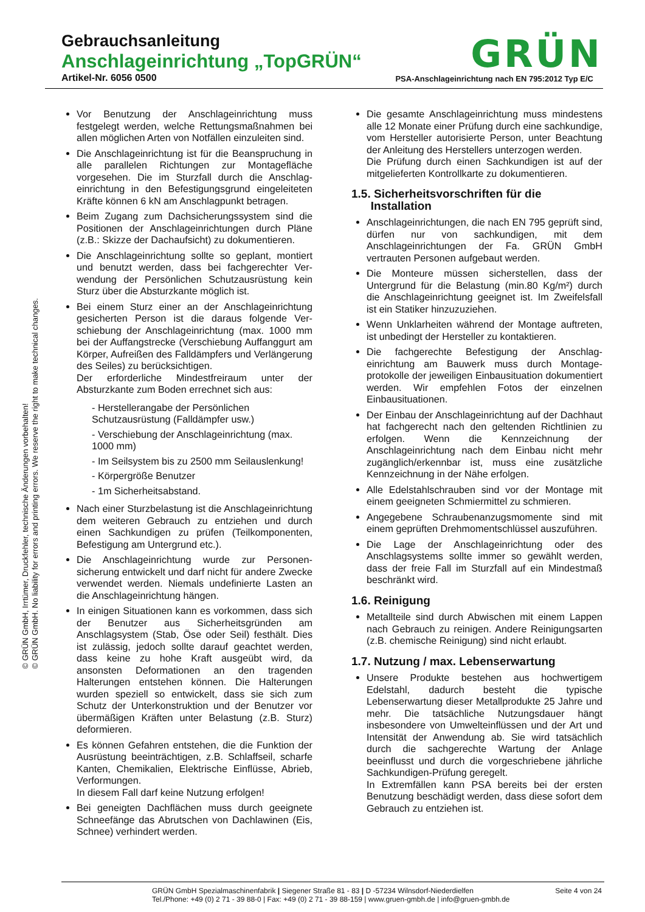Gebrauchsanleitung
Anschlageinrichtung „TopGRÜN“
Artikel-Nr. 6056 0500 PSA-Anschlageinrichtung nach EN 795:2012 Typ E/C
GRÜN
© GRÜN GmbH, Irrtümer, Druckfehler, technische Änderungen vorbehalten!
© GRÜN GmbH. No liability for errors and printing errors. We reserve the right to make technical changes.
Vor Benutzung der Anschlageinrichtung muss festgelegt werden, welche Rettungsmaßnahmen bei allen möglichen Arten von Notfällen einzuleiten sind.
Die Anschlageinrichtung ist für die Beanspruchung in alle parallelen Richtungen zur Montagefläche vorgesehen. Die im Sturzfall durch die Anschlag­einrichtung in den Befestigungsgrund eingeleiteten Kräfte können 6 kN am Anschlagpunkt betragen.
Beim Zugang zum Dachsicherungssystem sind die Positionen der Anschlageinrichtungen durch Pläne (z.B.: Skizze der Dachaufsicht) zu dokumentieren.
Die Anschlageinrichtung sollte so geplant, montiert und benutzt werden, dass bei fachgerechter Ver­wendung der Persönlichen Schutzausrüstung kein Sturz über die Absturzkante möglich ist.
Bei einem Sturz einer an der Anschlageinrichtung gesicherten Person ist die daraus folgende Ver­schiebung der Anschlageinrichtung (max. 1000 mm bei der Auffangstrecke (Verschiebung Auffanggurt am Körper, Aufreißen des Falldämpfers und Verlängerung des Seiles) zu berücksichtigen.
Der erforderliche Mindestfreiraum unter der Absturzkante zum Boden errechnet sich aus:
- Herstellerangabe der Persönlichen Schutzausrüstung (Falldämpfer usw.)
- Verschiebung der Anschlageinrichtung (max. 1000 mm)
- Im Seilsystem bis zu 2500 mm Seilauslenkung!
- Körpergröße Benutzer
- 1m Sicherheitsabstand.
Nach einer Sturzbelastung ist die Anschlag­einrichtung dem weiteren Gebrauch zu entziehen und durch einen Sachkundigen zu prüfen (Teil­komponenten, Befestigung am Untergrund etc.).
Die Anschlageinrichtung wurde zur Personen­sicherung entwickelt und darf nicht für andere Zwecke verwendet werden. Niemals undefinierte Lasten an die Anschlageinrichtung hängen.
In einigen Situationen kann es vorkommen, dass sich der Benutzer aus Sicherheitsgründen am Anschlagsystem (Stab, Öse oder Seil) festhält. Dies ist zulässig, jedoch sollte darauf geachtet werden, dass keine zu hohe Kraft ausgeübt wird, da ansonsten Deformationen an den tragenden Halterungen entstehen können. Die Halterungen wurden speziell so entwickelt, dass sie sich zum Schutz der Unterkonstruktion und der Benutzer vor übermäßigen Kräften unter Belastung (z.B. Sturz) deformieren.
Es können Gefahren entstehen, die die Funktion der Ausrüstung beeinträchtigen, z.B. Schlaffseil, scharfe Kanten, Chemikalien, Elektrische Einflüsse, Abrieb, Verformungen.
In diesem Fall darf keine Nutzung erfolgen!
Bei geneigten Dachflächen muss durch geeignete Schneefänge das Abrutschen von Dachlawinen (Eis, Schnee) verhindert werden.
Die gesamte Anschlageinrichtung muss mindestens alle 12 Monate einer Prüfung durch eine sach­kundige, vom Hersteller autorisierte Person, unter Beachtung der Anleitung des Herstellers unter­zogen werden.
Die Prüfung durch einen Sachkundigen ist auf der mitgelieferten Kontrollkarte zu dokumentieren.
1.5. Sicherheitsvorschriften für die
Installation
Anschlageinrichtungen, die nach EN 795 geprüft sind, dürfen nur von sachkundigen, mit dem Anschlageinrichtungen der Fa. GRÜN GmbH vertrauten Personen aufgebaut werden.
Die Monteure müssen sicherstellen, dass der Untergrund für die Belastung (min.80 Kg/m²) durch die Anschlageinrichtung geeignet ist. Im Zweifelsfall ist ein Statiker hinzuzuziehen.
Wenn Unklarheiten während der Montage auftreten, ist unbedingt der Hersteller zu kontaktieren.
Die fachgerechte Befestigung der Anschlag­einrichtung am Bauwerk muss durch Montage­protokolle der jeweiligen Einbausituation doku­mentiert werden. Wir empfehlen Fotos der einzelnen Einbausituationen.
Der Einbau der Anschlageinrichtung auf der Dachhaut hat fachgerecht nach den geltenden Richtlinien zu erfolgen. Wenn die Kennzeichnung der Anschlageinrichtung nach dem Einbau nicht mehr zugänglich/erkennbar ist, muss eine zusätzliche Kennzeichnung in der Nähe erfolgen.
Alle Edelstahlschrauben sind vor der Montage mit einem geeigneten Schmiermittel zu schmieren.
Angegebene Schraubenanzugsmomente sind mit einem geprüften Drehmomentschlüssel auszu­führen.
Die Lage der Anschlageinrichtung oder des Anschlagsystems sollte immer so gewählt werden, dass der freie Fall im Sturzfall auf ein Mindestmaß beschränkt wird.
1.6. Reinigung
Metallteile sind durch Abwischen mit einem Lappen nach Gebrauch zu reinigen. Andere Reinigungs­arten (z.B. chemische Reinigung) sind nicht erlaubt.
1.7. Nutzung / max. Lebenserwartung
Unsere Produkte bestehen aus hochwertigem Edelstahl, dadurch besteht die typische Lebenserwartung dieser Metallprodukte 25 Jahre und mehr. Die tatsächliche Nutzungsdauer hängt insbesondere von Umwelteinflüssen und der Art und Intensität der Anwendung ab. Sie wird tatsächlich durch die sachgerechte Wartung der Anlage beeinflusst und durch die vorgeschriebene jährliche Sachkundigen-Prüfung geregelt.
In Extremfällen kann PSA bereits bei der ersten Benutzung beschädigt werden, dass diese sofort dem Gebrauch zu entziehen ist.
GRÜN GmbH Spezialmaschinenfabrik | Siegener Straße 81 - 83 | D -57234 Wilnsdorf-Niederdielfen Seite 4 von 24
Tel./Phone: +49 (0) 2 71 - 39 88-0 | Fax: +49 (0) 2 71 - 39 88-159 | www.gruen-gmbh.de | info@gruen-gmbh.de